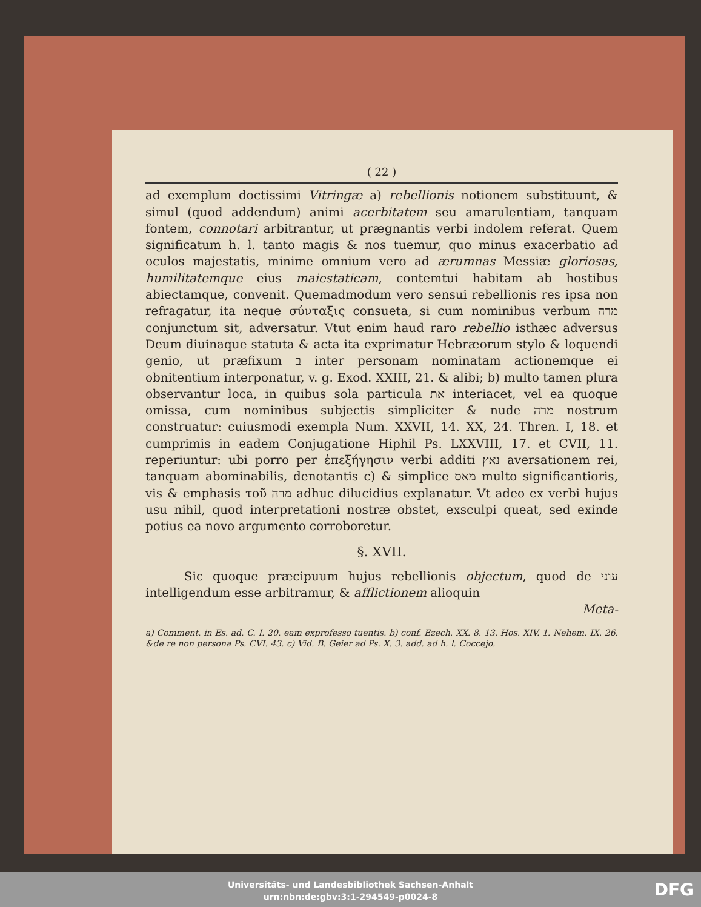( 22 )
ad exemplum doctissimi Vitringæ a) rebellionis notionem substituunt, & simul (quod addendum) animi acerbitatem seu amarulentiam, tanquam fontem, connotari arbitrantur, ut prægnantis verbi indolem referat. Quem significatum h. l. tanto magis & nos tuemur, quo minus exacerbatio ad oculos majestatis, minime omnium vero ad ærumnas Messiæ gloriosas, humilitatemque eius maiestaticam, contemtui habitam ab hostibus abiectamque, convenit. Quemadmodum vero sensui rebellionis res ipsa non refragatur, ita neque σύνταξις consueta, si cum nominibus verbum מרה conjunctum sit, adversatur. Vtut enim haud raro rebellio isthæc adversus Deum diuinaque statuta & acta ita exprimatur Hebræorum stylo & loquendi genio, ut præfixum ב inter personam nominatam actionemque ei obnitentium interponatur, v. g. Exod. XXIII, 21. & alibi; b) multo tamen plura observantur loca, in quibus sola particula את interiacet, vel ea quoque omissa, cum nominibus subjectis simpliciter & nude מרה nostrum construatur: cuiusmodi exempla Num. XXVII, 14. XX, 24. Thren. I, 18. et cumprimis in eadem Conjugatione Hiphil Ps. LXXVIII, 17. et CVII, 11. reperiuntur: ubi porro per ἐπεξήγησιν verbi additi נאץ aversationem rei, tanquam abominabilis, denotantis c) & simplice מאס multo significantioris, vis & emphasis τοῦ מרה adhuc dilucidius explanatur. Vt adeo ex verbi hujus usu nihil, quod interpretationi nostræ obstet, exsculpi queat, sed exinde potius ea novo argumento corroboretur.
§. XVII.
Sic quoque præcipuum hujus rebellionis objectum, quod de עוני intelligendum esse arbitramur, & afflictionem alioquin
Meta-
a) Comment. in Es. ad. C. I. 20. eam exprofesso tuentis. b) conf. Ezech. XX. 8. 13. Hos. XIV. 1. Nehem. IX. 26. &de re non persona Ps. CVI. 43. c) Vid. B. Geier ad Ps. X. 3. add. ad h. l. Coccejo.
Universitäts- und Landesbibliothek Sachsen-Anhalt
urn:nbn:de:gbv:3:1-294549-p0024-8
DFG